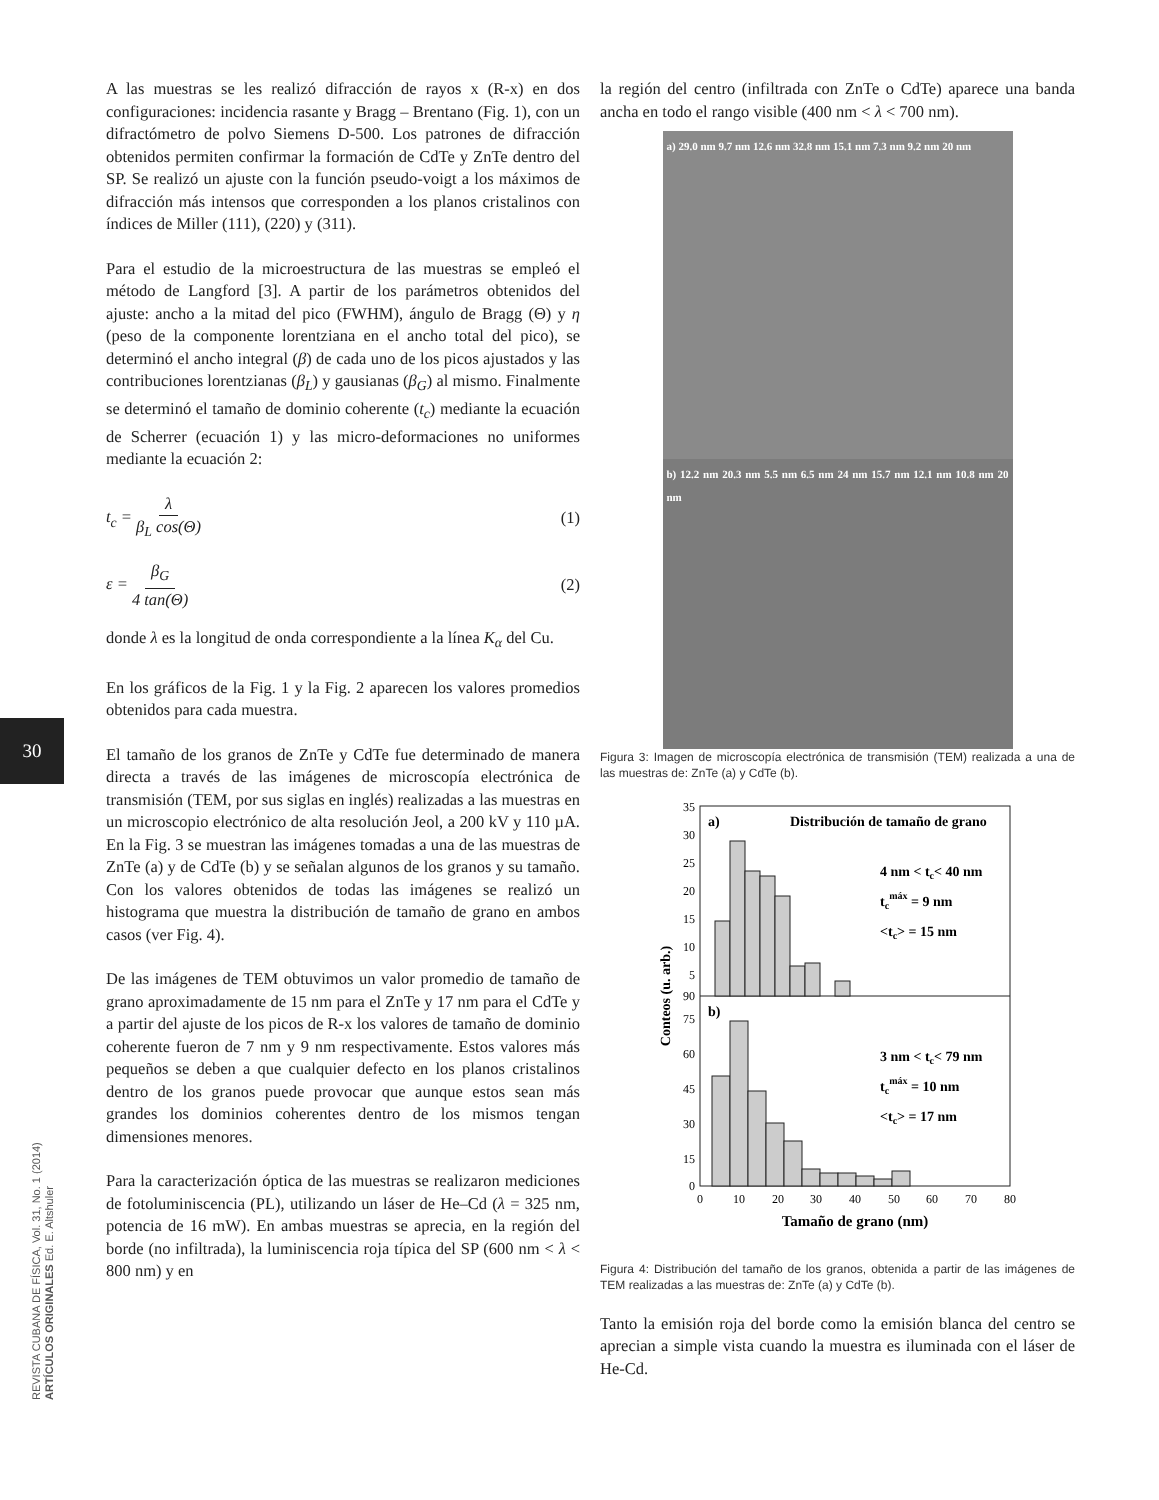30
REVISTA CUBANA DE FÍSICA, Vol. 31, No. 1 (2014)
ARTÍCULOS ORIGINALES Ed. E. Altshuler
A las muestras se les realizó difracción de rayos x (R-x) en dos configuraciones: incidencia rasante y Bragg – Brentano (Fig. 1), con un difractómetro de polvo Siemens D-500. Los patrones de difracción obtenidos permiten confirmar la formación de CdTe y ZnTe dentro del SP. Se realizó un ajuste con la función pseudo-voigt a los máximos de difracción más intensos que corresponden a los planos cristalinos con índices de Miller (111), (220) y (311).
Para el estudio de la microestructura de las muestras se empleó el método de Langford [3]. A partir de los parámetros obtenidos del ajuste: ancho a la mitad del pico (FWHM), ángulo de Bragg (Θ) y η (peso de la componente lorentziana en el ancho total del pico), se determinó el ancho integral (β) de cada uno de los picos ajustados y las contribuciones lorentzianas (β<sub>L</sub>) y gausianas (β<sub>G</sub>) al mismo. Finalmente se determinó el tamaño de dominio coherente (t<sub>c</sub>) mediante la ecuación de Scherrer (ecuación 1) y las micro-deformaciones no uniformes mediante la ecuación 2:
t<sub>c</sub> = λ β<sub>L</sub> cos(Θ) (1)
ε = β<sub>G</sub> 4 tan(Θ) (2)
donde λ es la longitud de onda correspondiente a la línea K<sub>α</sub> del Cu.
En los gráficos de la Fig. 1 y la Fig. 2 aparecen los valores promedios obtenidos para cada muestra.
El tamaño de los granos de ZnTe y CdTe fue determinado de manera directa a través de las imágenes de microscopía electrónica de transmisión (TEM, por sus siglas en inglés) realizadas a las muestras en un microscopio electrónico de alta resolución Jeol, a 200 kV y 110 µA. En la Fig. 3 se muestran las imágenes tomadas a una de las muestras de ZnTe (a) y de CdTe (b) y se señalan algunos de los granos y su tamaño. Con los valores obtenidos de todas las imágenes se realizó un histograma que muestra la distribución de tamaño de grano en ambos casos (ver Fig. 4).
De las imágenes de TEM obtuvimos un valor promedio de tamaño de grano aproximadamente de 15 nm para el ZnTe y 17 nm para el CdTe y a partir del ajuste de los picos de R-x los valores de tamaño de dominio coherente fueron de 7 nm y 9 nm respectivamente. Estos valores más pequeños se deben a que cualquier defecto en los planos cristalinos dentro de los granos puede provocar que aunque estos sean más grandes los dominios coherentes dentro de los mismos tengan dimensiones menores.
Para la caracterización óptica de las muestras se realizaron mediciones de fotoluminiscencia (PL), utilizando un láser de He–Cd (λ = 325 nm, potencia de 16 mW). En ambas muestras se aprecia, en la región del borde (no infiltrada), la luminiscencia roja típica del SP (600 nm < λ < 800 nm) y en
la región del centro (infiltrada con ZnTe o CdTe) aparece una banda ancha en todo el rango visible (400 nm < λ < 700 nm).
a) 29.0 nm 9.7 nm 12.6 nm 32.8 nm 15.1 nm 7.3 nm 9.2 nm 20 nm
b) 12.2 nm 20.3 nm 5.5 nm 6.5 nm 24 nm 15.7 nm 12.1 nm 10.8 nm 20 nm
Figura 3: Imagen de microscopía electrónica de transmisión (TEM) realizada a una de las muestras de: ZnTe (a) y CdTe (b).
a)
Distribución de tamaño de grano
4 nm < tc< 40 nm
tcmáx = 9 nm
<tc> = 15 nm
b)
3 nm < tc< 79 nm
tcmáx = 10 nm
<tc> = 17 nm
35
30
25
20
15
10
5
90
75
60
45
30
15
0
0
10
20
30
40
50
60
70
80
Tamaño de grano (nm)
Conteos (u. arb.)
Figura 4: Distribución del tamaño de los granos, obtenida a partir de las imágenes de TEM realizadas a las muestras de: ZnTe (a) y CdTe (b).
Tanto la emisión roja del borde como la emisión blanca del centro se aprecian a simple vista cuando la muestra es iluminada con el láser de He-Cd.